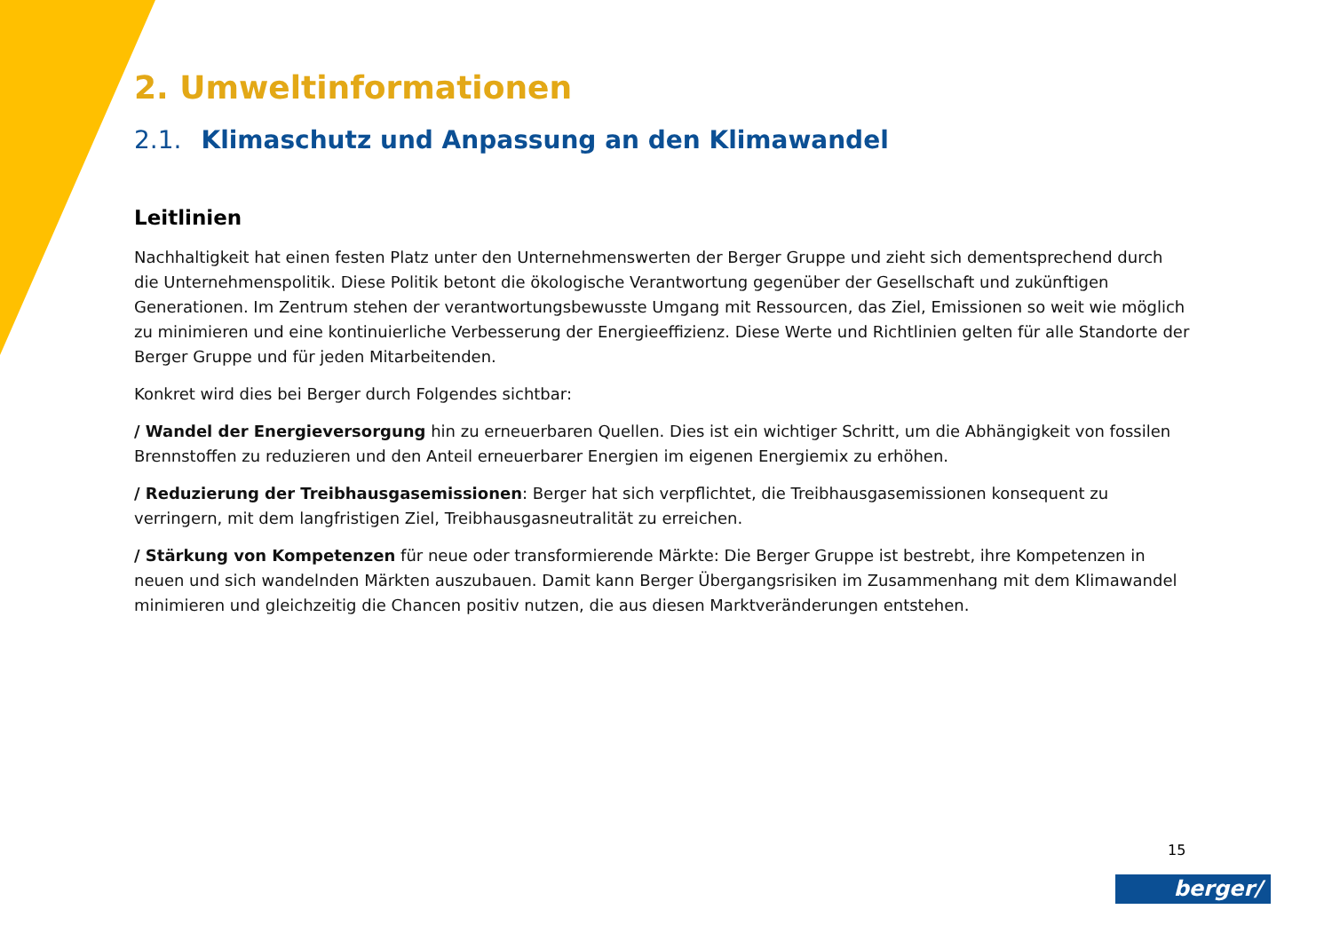2. Umweltinformationen
2.1. Klimaschutz und Anpassung an den Klimawandel
Leitlinien
Nachhaltigkeit hat einen festen Platz unter den Unternehmenswerten der Berger Gruppe und zieht sich dementsprechend durch die Unternehmenspolitik. Diese Politik betont die ökologische Verantwortung gegenüber der Gesellschaft und zukünftigen Generationen. Im Zentrum stehen der verantwortungsbewusste Umgang mit Ressourcen, das Ziel, Emissionen so weit wie möglich zu minimieren und eine kontinuierliche Verbesserung der Energieeffizienz. Diese Werte und Richtlinien gelten für alle Standorte der Berger Gruppe und für jeden Mitarbeitenden.
Konkret wird dies bei Berger durch Folgendes sichtbar:
/ Wandel der Energieversorgung hin zu erneuerbaren Quellen. Dies ist ein wichtiger Schritt, um die Abhängigkeit von fossilen Brennstoffen zu reduzieren und den Anteil erneuerbarer Energien im eigenen Energiemix zu erhöhen.
/ Reduzierung der Treibhausgasemissionen: Berger hat sich verpflichtet, die Treibhausgasemissionen konsequent zu verringern, mit dem langfristigen Ziel, Treibhausgasneutralität zu erreichen.
/ Stärkung von Kompetenzen für neue oder transformierende Märkte: Die Berger Gruppe ist bestrebt, ihre Kompetenzen in neuen und sich wandelnden Märkten auszubauen. Damit kann Berger Übergangsrisiken im Zusammenhang mit dem Klimawandel minimieren und gleichzeitig die Chancen positiv nutzen, die aus diesen Marktveränderungen entstehen.
15
berger/